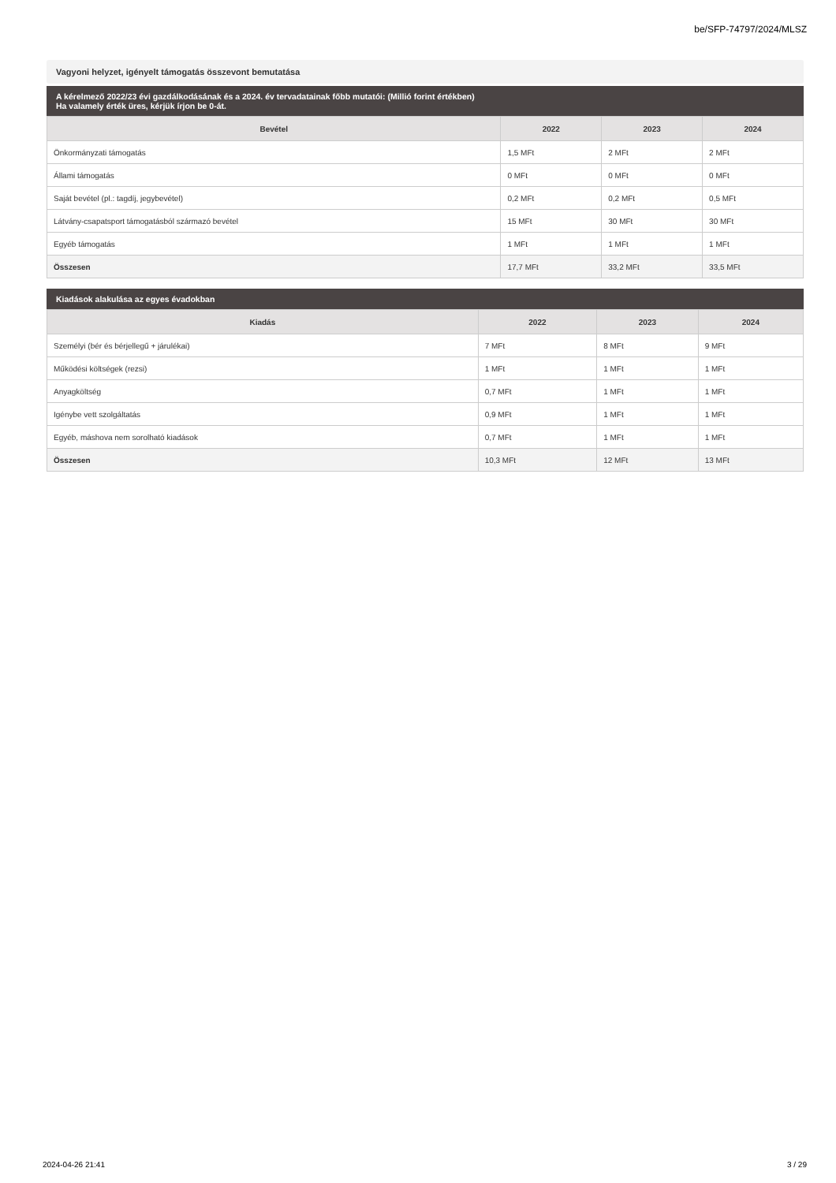be/SFP-74797/2024/MLSZ
Vagyoni helyzet, igényelt támogatás összevont bemutatása
A kérelmező 2022/23 évi gazdálkodásának és a 2024. év tervadatainak főbb mutatói: (Millió forint értékben)
Ha valamely érték üres, kérjük írjon be 0-át.
| Bevétel | 2022 | 2023 | 2024 |
| --- | --- | --- | --- |
| Önkormányzati támogatás | 1,5 MFt | 2 MFt | 2 MFt |
| Állami támogatás | 0 MFt | 0 MFt | 0 MFt |
| Saját bevétel (pl.: tagdíj, jegybevétel) | 0,2 MFt | 0,2 MFt | 0,5 MFt |
| Látvány-csapatsport támogatásból származó bevétel | 15 MFt | 30 MFt | 30 MFt |
| Egyéb támogatás | 1 MFt | 1 MFt | 1 MFt |
| Összesen | 17,7 MFt | 33,2 MFt | 33,5 MFt |
Kiadások alakulása az egyes évadokban
| Kiadás | 2022 | 2023 | 2024 |
| --- | --- | --- | --- |
| Személyi (bér és bérjellegű + járulékai) | 7 MFt | 8 MFt | 9 MFt |
| Működési költségek (rezsi) | 1 MFt | 1 MFt | 1 MFt |
| Anyagköltség | 0,7 MFt | 1 MFt | 1 MFt |
| Igénybe vett szolgáltatás | 0,9 MFt | 1 MFt | 1 MFt |
| Egyéb, máshova nem sorolható kiadások | 0,7 MFt | 1 MFt | 1 MFt |
| Összesen | 10,3 MFt | 12 MFt | 13 MFt |
2024-04-26 21:41 3 / 29